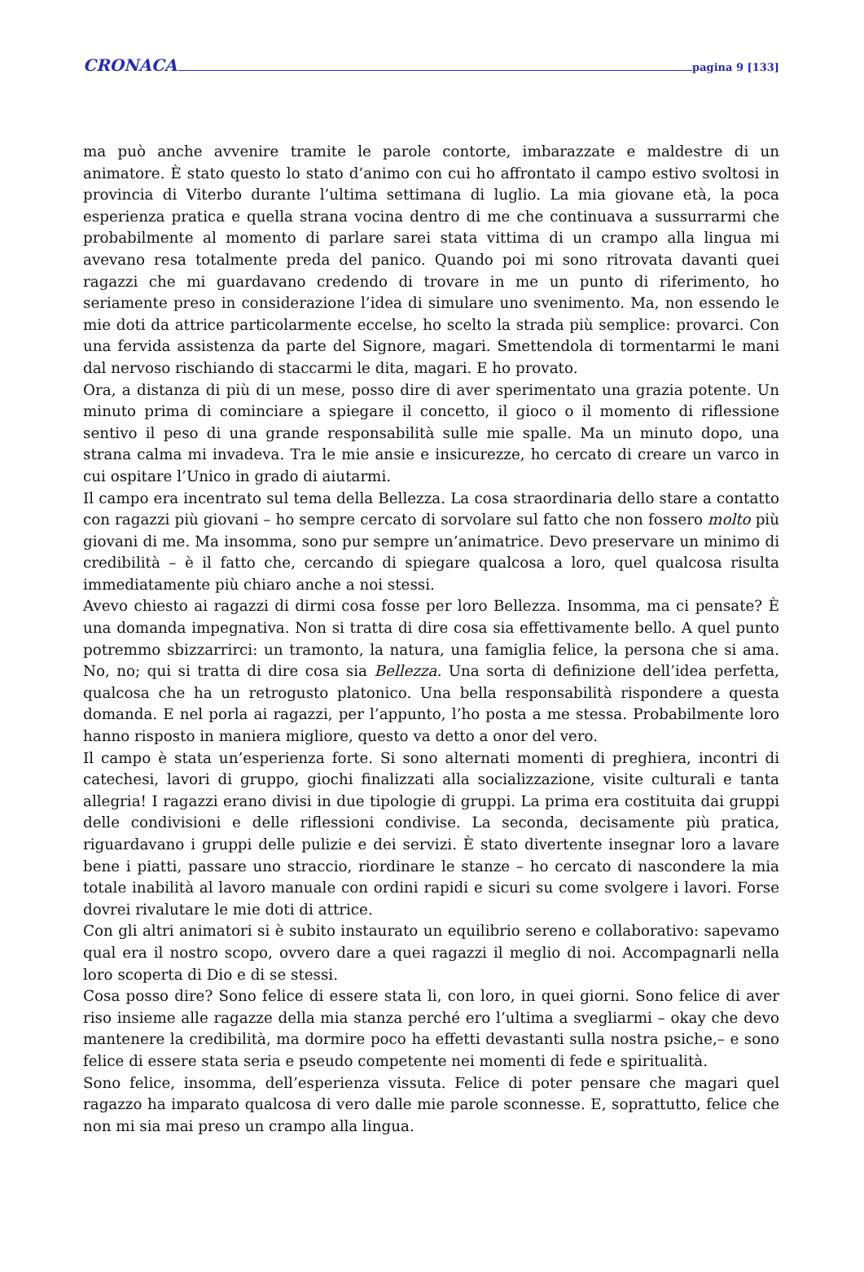CRONACA pagina 9 [133]
ma può anche avvenire tramite le parole contorte, imbarazzate e maldestre di un animatore. È stato questo lo stato d’animo con cui ho affrontato il campo estivo svoltosi in provincia di Viterbo durante l’ultima settimana di luglio. La mia giovane età, la poca esperienza pratica e quella strana vocina dentro di me che continuava a sussurrarmi che probabilmente al momento di parlare sarei stata vittima di un crampo alla lingua mi avevano resa totalmente preda del panico. Quando poi mi sono ritrovata davanti quei ragazzi che mi guardavano credendo di trovare in me un punto di riferimento, ho seriamente preso in considerazione l’idea di simulare uno svenimento. Ma, non essendo le mie doti da attrice particolarmente eccelse, ho scelto la strada più semplice: provarci. Con una fervida assistenza da parte del Signore, magari. Smettendola di tormentarmi le mani dal nervoso rischiando di staccarmi le dita, magari. E ho provato.
Ora, a distanza di più di un mese, posso dire di aver sperimentato una grazia potente. Un minuto prima di cominciare a spiegare il concetto, il gioco o il momento di riflessione sentivo il peso di una grande responsabilità sulle mie spalle. Ma un minuto dopo, una strana calma mi invadeva. Tra le mie ansie e insicurezze, ho cercato di creare un varco in cui ospitare l’Unico in grado di aiutarmi.
Il campo era incentrato sul tema della Bellezza. La cosa straordinaria dello stare a contatto con ragazzi più giovani – ho sempre cercato di sorvolare sul fatto che non fossero molto più giovani di me. Ma insomma, sono pur sempre un’animatrice. Devo preservare un minimo di credibilità – è il fatto che, cercando di spiegare qualcosa a loro, quel qualcosa risulta immediatamente più chiaro anche a noi stessi.
Avevo chiesto ai ragazzi di dirmi cosa fosse per loro Bellezza. Insomma, ma ci pensate? È una domanda impegnativa. Non si tratta di dire cosa sia effettivamente bello. A quel punto potremmo sbizzarrirci: un tramonto, la natura, una famiglia felice, la persona che si ama. No, no; qui si tratta di dire cosa sia Bellezza. Una sorta di definizione dell’idea perfetta, qualcosa che ha un retrogusto platonico. Una bella responsabilità rispondere a questa domanda. E nel porla ai ragazzi, per l’appunto, l’ho posta a me stessa. Probabilmente loro hanno risposto in maniera migliore, questo va detto a onor del vero.
Il campo è stata un’esperienza forte. Si sono alternati momenti di preghiera, incontri di catechesi, lavori di gruppo, giochi finalizzati alla socializzazione, visite culturali e tanta allegria! I ragazzi erano divisi in due tipologie di gruppi. La prima era costituita dai gruppi delle condivisioni e delle riflessioni condivise. La seconda, decisamente più pratica, riguardavano i gruppi delle pulizie e dei servizi. È stato divertente insegnar loro a lavare bene i piatti, passare uno straccio, riordinare le stanze – ho cercato di nascondere la mia totale inabilità al lavoro manuale con ordini rapidi e sicuri su come svolgere i lavori. Forse dovrei rivalutare le mie doti di attrice.
Con gli altri animatori si è subito instaurato un equilibrio sereno e collaborativo: sapevamo qual era il nostro scopo, ovvero dare a quei ragazzi il meglio di noi. Accompagnarli nella loro scoperta di Dio e di se stessi.
Cosa posso dire? Sono felice di essere stata li, con loro, in quei giorni. Sono felice di aver riso insieme alle ragazze della mia stanza perché ero l’ultima a svegliarmi – okay che devo mantenere la credibilità, ma dormire poco ha effetti devastanti sulla nostra psiche,– e sono felice di essere stata seria e pseudo competente nei momenti di fede e spiritualità.
Sono felice, insomma, dell’esperienza vissuta. Felice di poter pensare che magari quel ragazzo ha imparato qualcosa di vero dalle mie parole sconnesse. E, soprattutto, felice che non mi sia mai preso un crampo alla lingua.